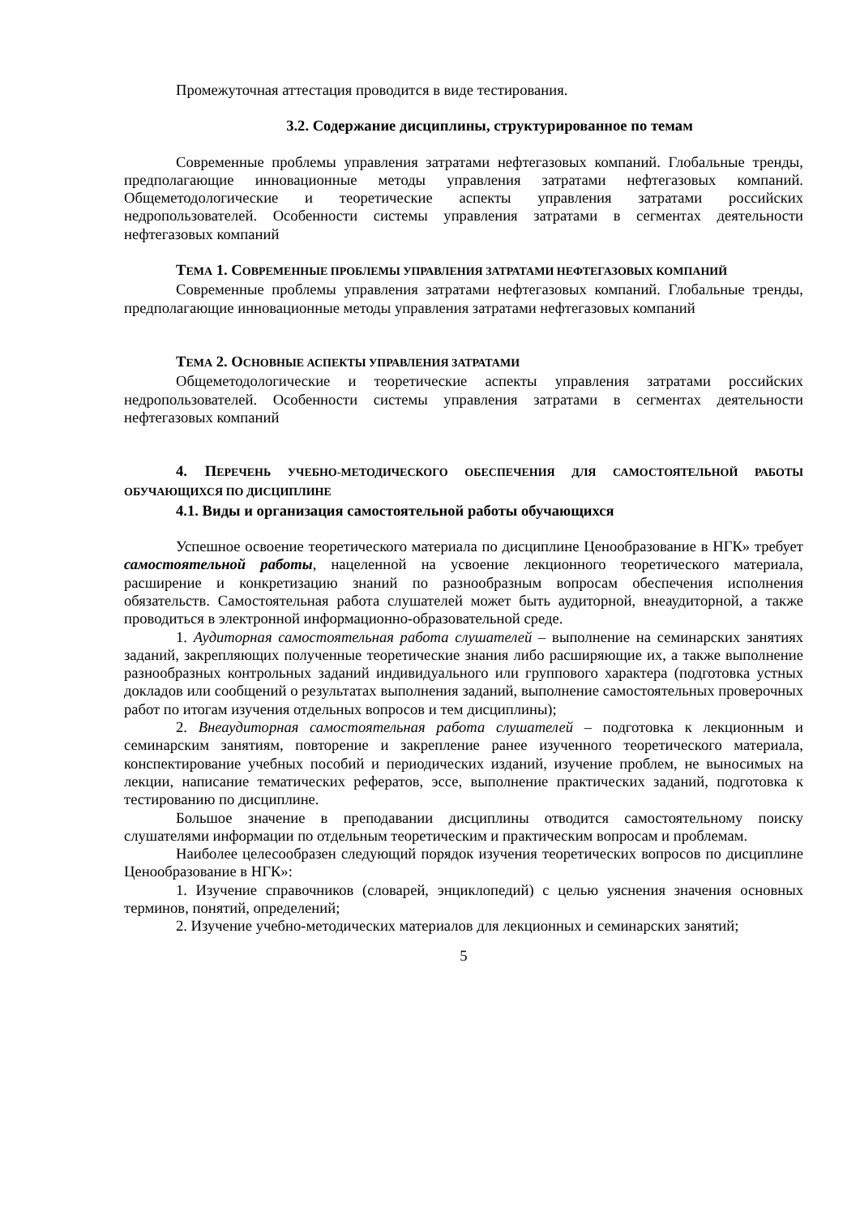Промежуточная аттестация проводится в виде тестирования.
3.2. Содержание дисциплины, структурированное по темам
Современные проблемы управления затратами нефтегазовых компаний. Глобальные тренды, предполагающие инновационные методы управления затратами нефтегазовых компаний. Общеметодологические и теоретические аспекты управления затратами российских недропользователей. Особенности системы управления затратами в сегментах деятельности нефтегазовых компаний
ТЕМА 1. СОВРЕМЕННЫЕ ПРОБЛЕМЫ УПРАВЛЕНИЯ ЗАТРАТАМИ НЕФТЕГАЗОВЫХ КОМПАНИЙ
Современные проблемы управления затратами нефтегазовых компаний. Глобальные тренды, предполагающие инновационные методы управления затратами нефтегазовых компаний
ТЕМА 2. ОСНОВНЫЕ АСПЕКТЫ УПРАВЛЕНИЯ ЗАТРАТАМИ
Общеметодологические и теоретические аспекты управления затратами российских недропользователей. Особенности системы управления затратами в сегментах деятельности нефтегазовых компаний
4. ПЕРЕЧЕНЬ УЧЕБНО-МЕТОДИЧЕСКОГО ОБЕСПЕЧЕНИЯ ДЛЯ САМОСТОЯТЕЛЬНОЙ РАБОТЫ ОБУЧАЮЩИХСЯ ПО ДИСЦИПЛИНЕ
4.1. Виды и организация самостоятельной работы обучающихся
Успешное освоение теоретического материала по дисциплине Ценообразование в НГК» требует самостоятельной работы, нацеленной на усвоение лекционного теоретического материала, расширение и конкретизацию знаний по разнообразным вопросам обеспечения исполнения обязательств. Самостоятельная работа слушателей может быть аудиторной, внеаудиторной, а также проводиться в электронной информационно-образовательной среде.
1. Аудиторная самостоятельная работа слушателей – выполнение на семинарских занятиях заданий, закрепляющих полученные теоретические знания либо расширяющие их, а также выполнение разнообразных контрольных заданий индивидуального или группового характера (подготовка устных докладов или сообщений о результатах выполнения заданий, выполнение самостоятельных проверочных работ по итогам изучения отдельных вопросов и тем дисциплины);
2. Внеаудиторная самостоятельная работа слушателей – подготовка к лекционным и семинарским занятиям, повторение и закрепление ранее изученного теоретического материала, конспектирование учебных пособий и периодических изданий, изучение проблем, не выносимых на лекции, написание тематических рефератов, эссе, выполнение практических заданий, подготовка к тестированию по дисциплине.
Большое значение в преподавании дисциплины отводится самостоятельному поиску слушателями информации по отдельным теоретическим и практическим вопросам и проблемам.
Наиболее целесообразен следующий порядок изучения теоретических вопросов по дисциплине Ценообразование в НГК»:
1. Изучение справочников (словарей, энциклопедий) с целью уяснения значения основных терминов, понятий, определений;
2. Изучение учебно-методических материалов для лекционных и семинарских занятий;
5